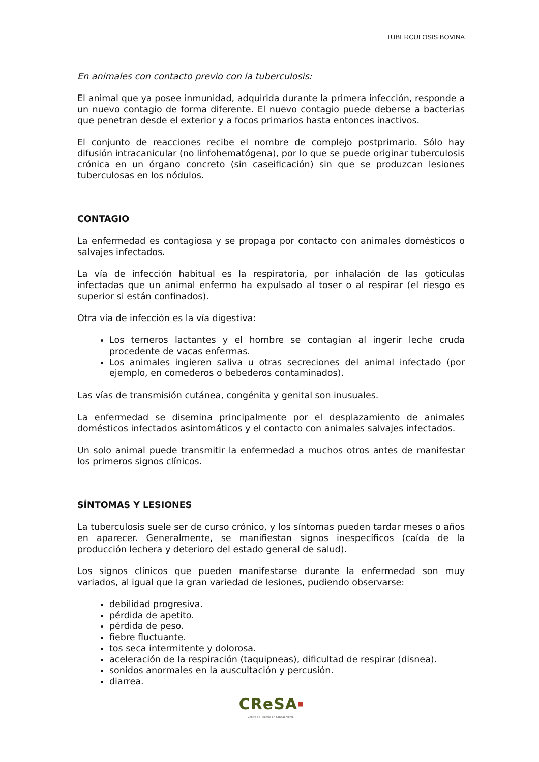TUBERCULOSIS BOVINA
En animales con contacto previo con la tuberculosis:
El animal que ya posee inmunidad, adquirida durante la primera infección, responde a un nuevo contagio de forma diferente. El nuevo contagio puede deberse a bacterias que penetran desde el exterior y a focos primarios hasta entonces inactivos.
El conjunto de reacciones recibe el nombre de complejo postprimario. Sólo hay difusión intracanicular (no linfohematógena), por lo que se puede originar tuberculosis crónica en un órgano concreto (sin caseificación) sin que se produzcan lesiones tuberculosas en los nódulos.
CONTAGIO
La enfermedad es contagiosa y se propaga por contacto con animales domésticos o salvajes infectados.
La vía de infección habitual es la respiratoria, por inhalación de las gotículas infectadas que un animal enfermo ha expulsado al toser o al respirar (el riesgo es superior si están confinados).
Otra vía de infección es la vía digestiva:
Los terneros lactantes y el hombre se contagian al ingerir leche cruda procedente de vacas enfermas.
Los animales ingieren saliva u otras secreciones del animal infectado (por ejemplo, en comederos o bebederos contaminados).
Las vías de transmisión cutánea, congénita y genital son inusuales.
La enfermedad se disemina principalmente por el desplazamiento de animales domésticos infectados asintomáticos y el contacto con animales salvajes infectados.
Un solo animal puede transmitir la enfermedad a muchos otros antes de manifestar los primeros signos clínicos.
SÍNTOMAS Y LESIONES
La tuberculosis suele ser de curso crónico, y los síntomas pueden tardar meses o años en aparecer. Generalmente, se manifiestan signos inespecíficos (caída de la producción lechera y deterioro del estado general de salud).
Los signos clínicos que pueden manifestarse durante la enfermedad son muy variados, al igual que la gran variedad de lesiones, pudiendo observarse:
debilidad progresiva.
pérdida de apetito.
pérdida de peso.
fiebre fluctuante.
tos seca intermitente y dolorosa.
aceleración de la respiración (taquipneas), dificultad de respirar (disnea).
sonidos anormales en la auscultación y percusión.
diarrea.
CReSA<sup>■</sup>
Centre de Recerca en Sanitat Animal